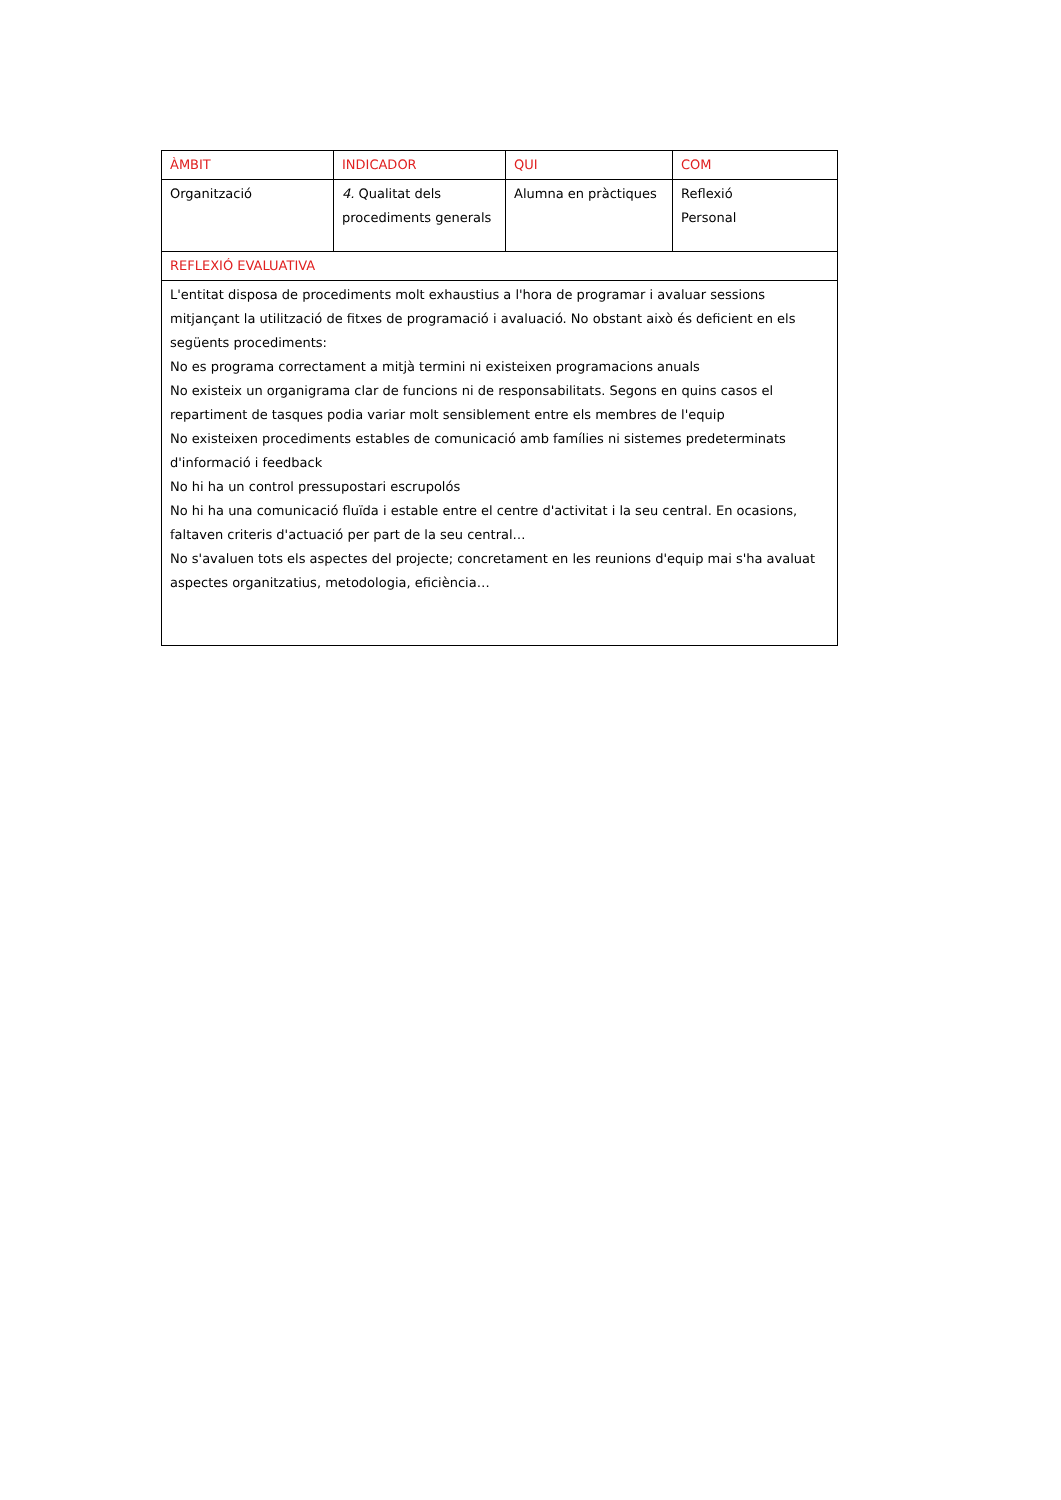| ÀMBIT | INDICADOR | QUI | COM |
| --- | --- | --- | --- |
| Organització | 4. Qualitat dels procediments generals | Alumna en pràctiques | Reflexió Personal |
| REFLEXIÓ EVALUATIVA | | | |
| L'entitat disposa de procediments molt exhaustius a l'hora de programar i avaluar sessions mitjançant la utilització de fitxes de programació i avaluació. No obstant això és deficient en els següents procediments: No es programa correctament a mitjà termini ni existeixen programacions anuals No existeix un organigrama clar de funcions ni de responsabilitats. Segons en quins casos el repartiment de tasques podia variar molt sensiblement entre els membres de l'equip No existeixen procediments estables de comunicació amb famílies ni sistemes predeterminats d'informació i feedback No hi ha un control pressupostari escrupolós No hi ha una comunicació fluïda i estable entre el centre d'activitat i la seu central. En ocasions, faltaven criteris d'actuació per part de la seu central… No s'avaluen tots els aspectes del projecte; concretament en les reunions d'equip mai s'ha avaluat aspectes organitzatius, metodologia, eficiència… | | | |